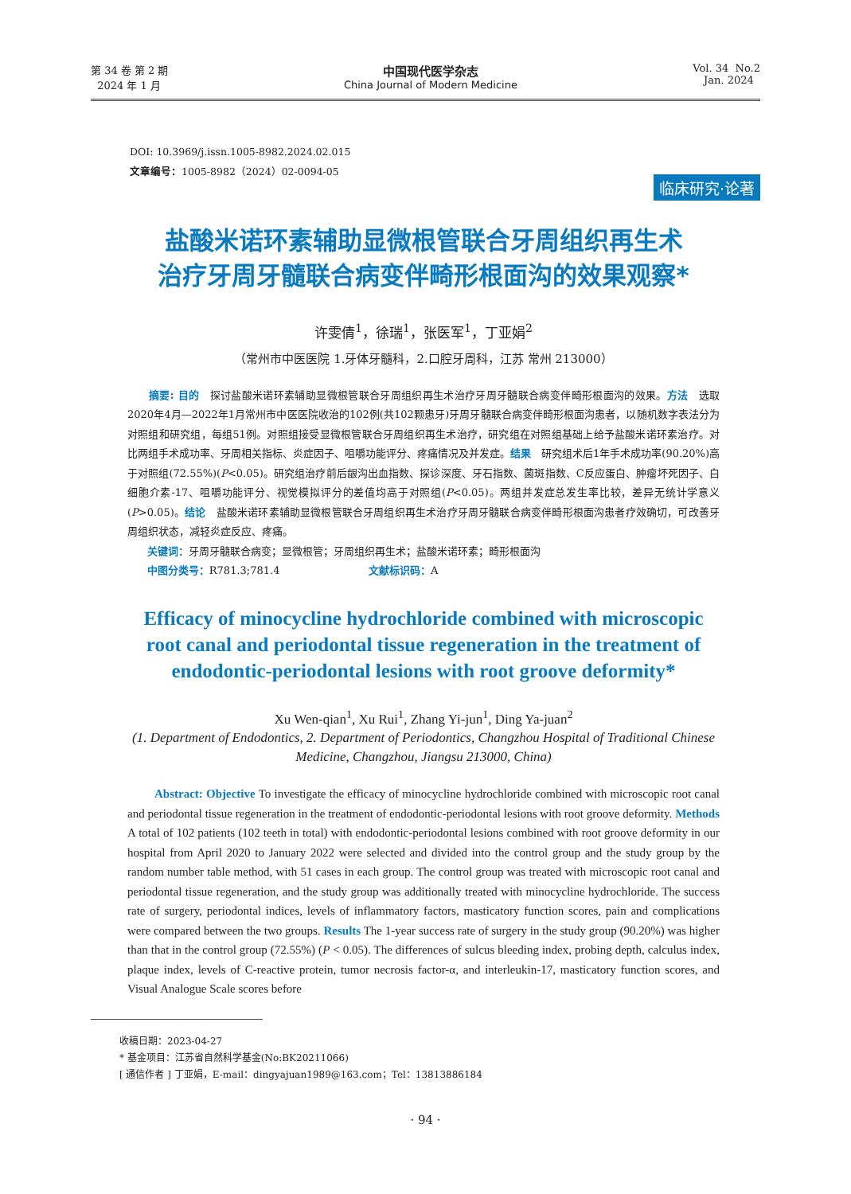第 34 卷 第 2 期
2024 年 1 月
中国现代医学杂志
China Journal of Modern Medicine
Vol. 34 No.2
Jan. 2024
DOI: 10.3969/j.issn.1005-8982.2024.02.015
文章编号：1005-8982（2024）02-0094-05
临床研究·论著
盐酸米诺环素辅助显微根管联合牙周组织再生术
治疗牙周牙髓联合病变伴畸形根面沟的效果观察*
许雯倩<sup>1</sup>，徐瑞<sup>1</sup>，张医军<sup>1</sup>，丁亚娟<sup>2</sup>
（常州市中医医院 1.牙体牙髓科，2.口腔牙周科，江苏 常州 213000）
摘要: 目的　探讨盐酸米诺环素辅助显微根管联合牙周组织再生术治疗牙周牙髓联合病变伴畸形根面沟的效果。方法　选取2020年4月—2022年1月常州市中医医院收治的102例(共102颗患牙)牙周牙髓联合病变伴畸形根面沟患者，以随机数字表法分为对照组和研究组，每组51例。对照组接受显微根管联合牙周组织再生术治疗，研究组在对照组基础上给予盐酸米诺环素治疗。对比两组手术成功率、牙周相关指标、炎症因子、咀嚼功能评分、疼痛情况及并发症。结果　研究组术后1年手术成功率(90.20%)高于对照组(72.55%)(P<0.05)。研究组治疗前后龈沟出血指数、探诊深度、牙石指数、菌斑指数、C反应蛋白、肿瘤坏死因子、白细胞介素-17、咀嚼功能评分、视觉模拟评分的差值均高于对照组(P<0.05)。两组并发症总发生率比较，差异无统计学意义(P>0.05)。结论　盐酸米诺环素辅助显微根管联合牙周组织再生术治疗牙周牙髓联合病变伴畸形根面沟患者疗效确切，可改善牙周组织状态，减轻炎症反应、疼痛。
关键词：牙周牙髓联合病变；显微根管；牙周组织再生术；盐酸米诺环素；畸形根面沟
中图分类号：R781.3;781.4 文献标识码：A
Efficacy of minocycline hydrochloride combined with microscopic root canal and periodontal tissue regeneration in the treatment of endodontic-periodontal lesions with root groove deformity*
Xu Wen-qian<sup>1</sup>, Xu Rui<sup>1</sup>, Zhang Yi-jun<sup>1</sup>, Ding Ya-juan<sup>2</sup>
(1. Department of Endodontics, 2. Department of Periodontics, Changzhou Hospital of Traditional Chinese Medicine, Changzhou, Jiangsu 213000, China)
Abstract: Objective To investigate the efficacy of minocycline hydrochloride combined with microscopic root canal and periodontal tissue regeneration in the treatment of endodontic-periodontal lesions with root groove deformity. Methods A total of 102 patients (102 teeth in total) with endodontic-periodontal lesions combined with root groove deformity in our hospital from April 2020 to January 2022 were selected and divided into the control group and the study group by the random number table method, with 51 cases in each group. The control group was treated with microscopic root canal and periodontal tissue regeneration, and the study group was additionally treated with minocycline hydrochloride. The success rate of surgery, periodontal indices, levels of inflammatory factors, masticatory function scores, pain and complications were compared between the two groups. Results The 1-year success rate of surgery in the study group (90.20%) was higher than that in the control group (72.55%) (P < 0.05). The differences of sulcus bleeding index, probing depth, calculus index, plaque index, levels of C-reactive protein, tumor necrosis factor-α, and interleukin-17, masticatory function scores, and Visual Analogue Scale scores before
收稿日期：2023-04-27
* 基金项目：江苏省自然科学基金(No:BK20211066)
[ 通信作者 ] 丁亚娟，E-mail：dingyajuan1989@163.com；Tel：13813886184
· 94 ·